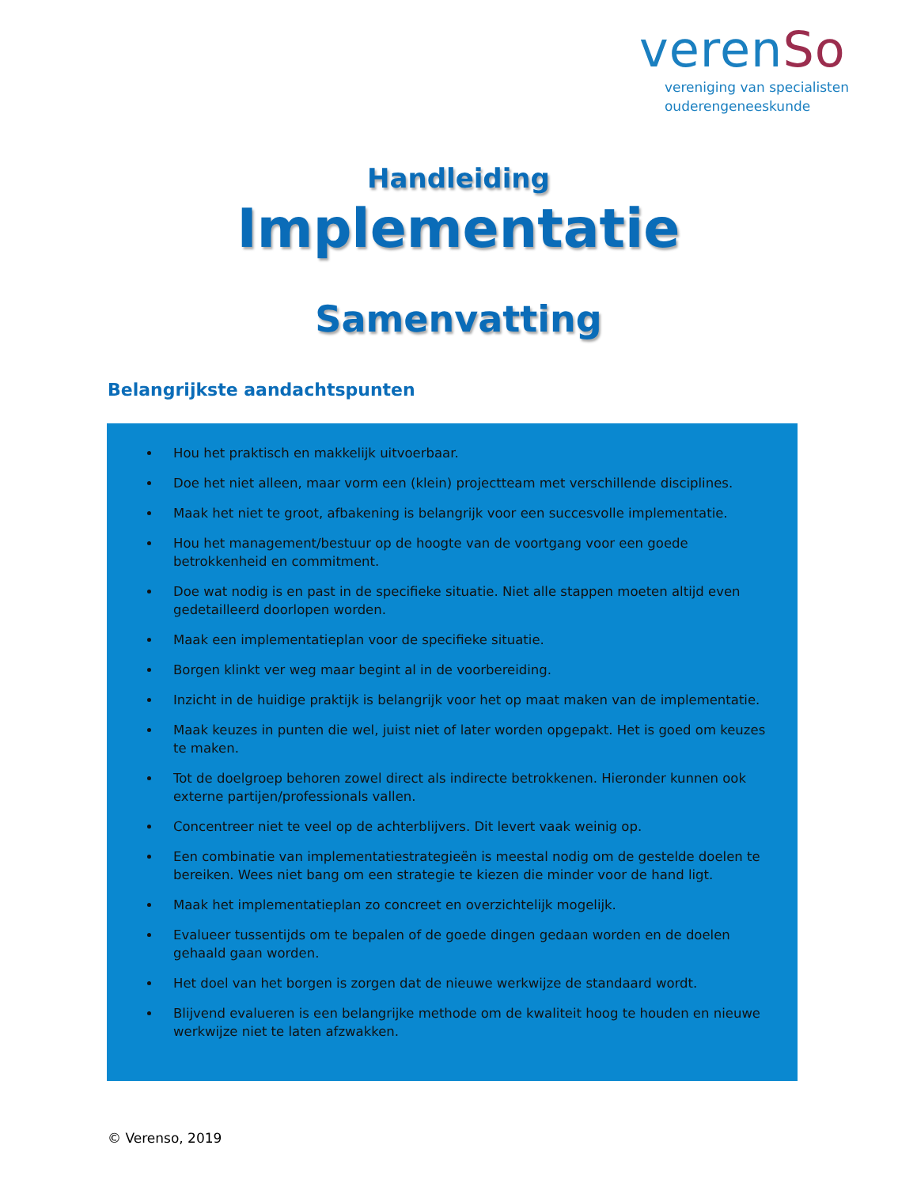verenSo
vereniging van specialisten
ouderengeneeskunde
Handleiding
Implementatie
Samenvatting
Belangrijkste aandachtspunten
Hou het praktisch en makkelijk uitvoerbaar.
Doe het niet alleen, maar vorm een (klein) projectteam met verschillende disciplines.
Maak het niet te groot, afbakening is belangrijk voor een succesvolle implementatie.
Hou het management/bestuur op de hoogte van de voortgang voor een goede betrokkenheid en commitment.
Doe wat nodig is en past in de specifieke situatie. Niet alle stappen moeten altijd even gedetailleerd doorlopen worden.
Maak een implementatieplan voor de specifieke situatie.
Borgen klinkt ver weg maar begint al in de voorbereiding.
Inzicht in de huidige praktijk is belangrijk voor het op maat maken van de implementatie.
Maak keuzes in punten die wel, juist niet of later worden opgepakt. Het is goed om keuzes te maken.
Tot de doelgroep behoren zowel direct als indirecte betrokkenen. Hieronder kunnen ook externe partijen/professionals vallen.
Concentreer niet te veel op de achterblijvers. Dit levert vaak weinig op.
Een combinatie van implementatiestrategieën is meestal nodig om de gestelde doelen te bereiken. Wees niet bang om een strategie te kiezen die minder voor de hand ligt.
Maak het implementatieplan zo concreet en overzichtelijk mogelijk.
Evalueer tussentijds om te bepalen of de goede dingen gedaan worden en de doelen gehaald gaan worden.
Het doel van het borgen is zorgen dat de nieuwe werkwijze de standaard wordt.
Blijvend evalueren is een belangrijke methode om de kwaliteit hoog te houden en nieuwe werkwijze niet te laten afzwakken.
© Verenso, 2019